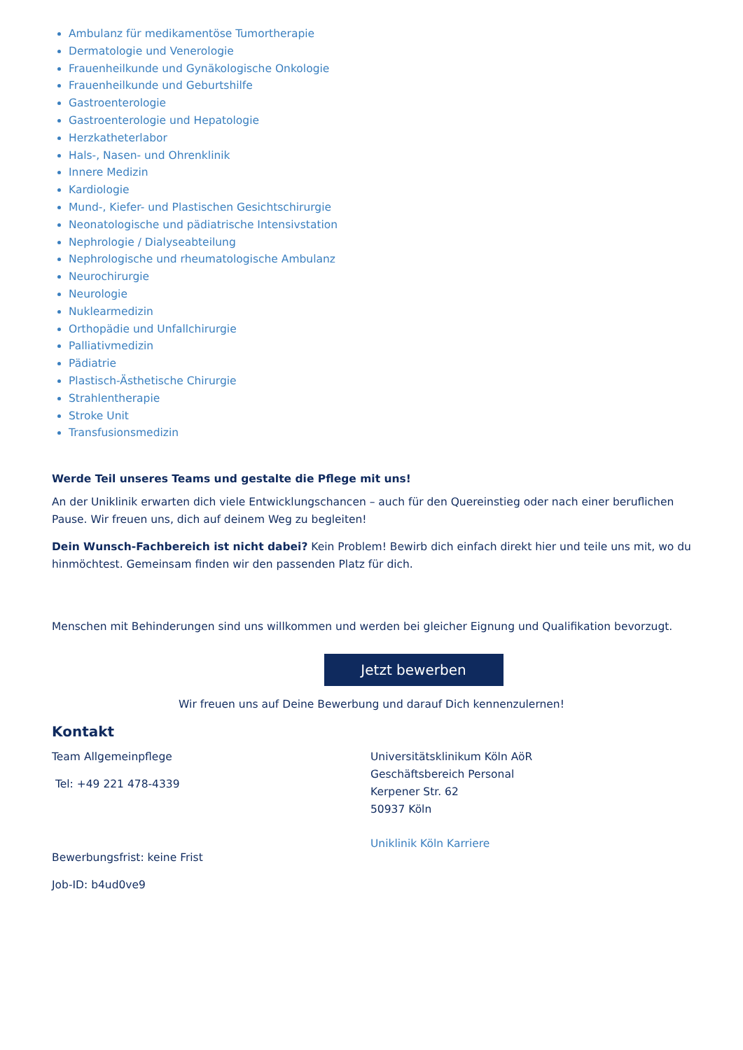Ambulanz für medikamentöse Tumortherapie
Dermatologie und Venerologie
Frauenheilkunde und Gynäkologische Onkologie
Frauenheilkunde und Geburtshilfe
Gastroenterologie
Gastroenterologie und Hepatologie
Herzkatheterlabor
Hals-, Nasen- und Ohrenklinik
Innere Medizin
Kardiologie
Mund-, Kiefer- und Plastischen Gesichtschirurgie
Neonatologische und pädiatrische Intensivstation
Nephrologie / Dialyseabteilung
Nephrologische und rheumatologische Ambulanz
Neurochirurgie
Neurologie
Nuklearmedizin
Orthopädie und Unfallchirurgie
Palliativmedizin
Pädiatrie
Plastisch-Ästhetische Chirurgie
Strahlentherapie
Stroke Unit
Transfusionsmedizin
Werde Teil unseres Teams und gestalte die Pflege mit uns!
An der Uniklinik erwarten dich viele Entwicklungschancen – auch für den Quereinstieg oder nach einer beruflichen Pause. Wir freuen uns, dich auf deinem Weg zu begleiten!
Dein Wunsch-Fachbereich ist nicht dabei? Kein Problem! Bewirb dich einfach direkt hier und teile uns mit, wo du hinmöchtest. Gemeinsam finden wir den passenden Platz für dich.
Menschen mit Behinderungen sind uns willkommen und werden bei gleicher Eignung und Qualifikation bevorzugt.
Jetzt bewerben
Wir freuen uns auf Deine Bewerbung und darauf Dich kennenzulernen!
Kontakt
Team Allgemeinpflege
Tel: +49 221 478-4339
Bewerbungsfrist: keine Frist
Job-ID: b4ud0ve9
Universitätsklinikum Köln AöR
Geschäftsbereich Personal
Kerpener Str. 62
50937 Köln
Uniklinik Köln Karriere